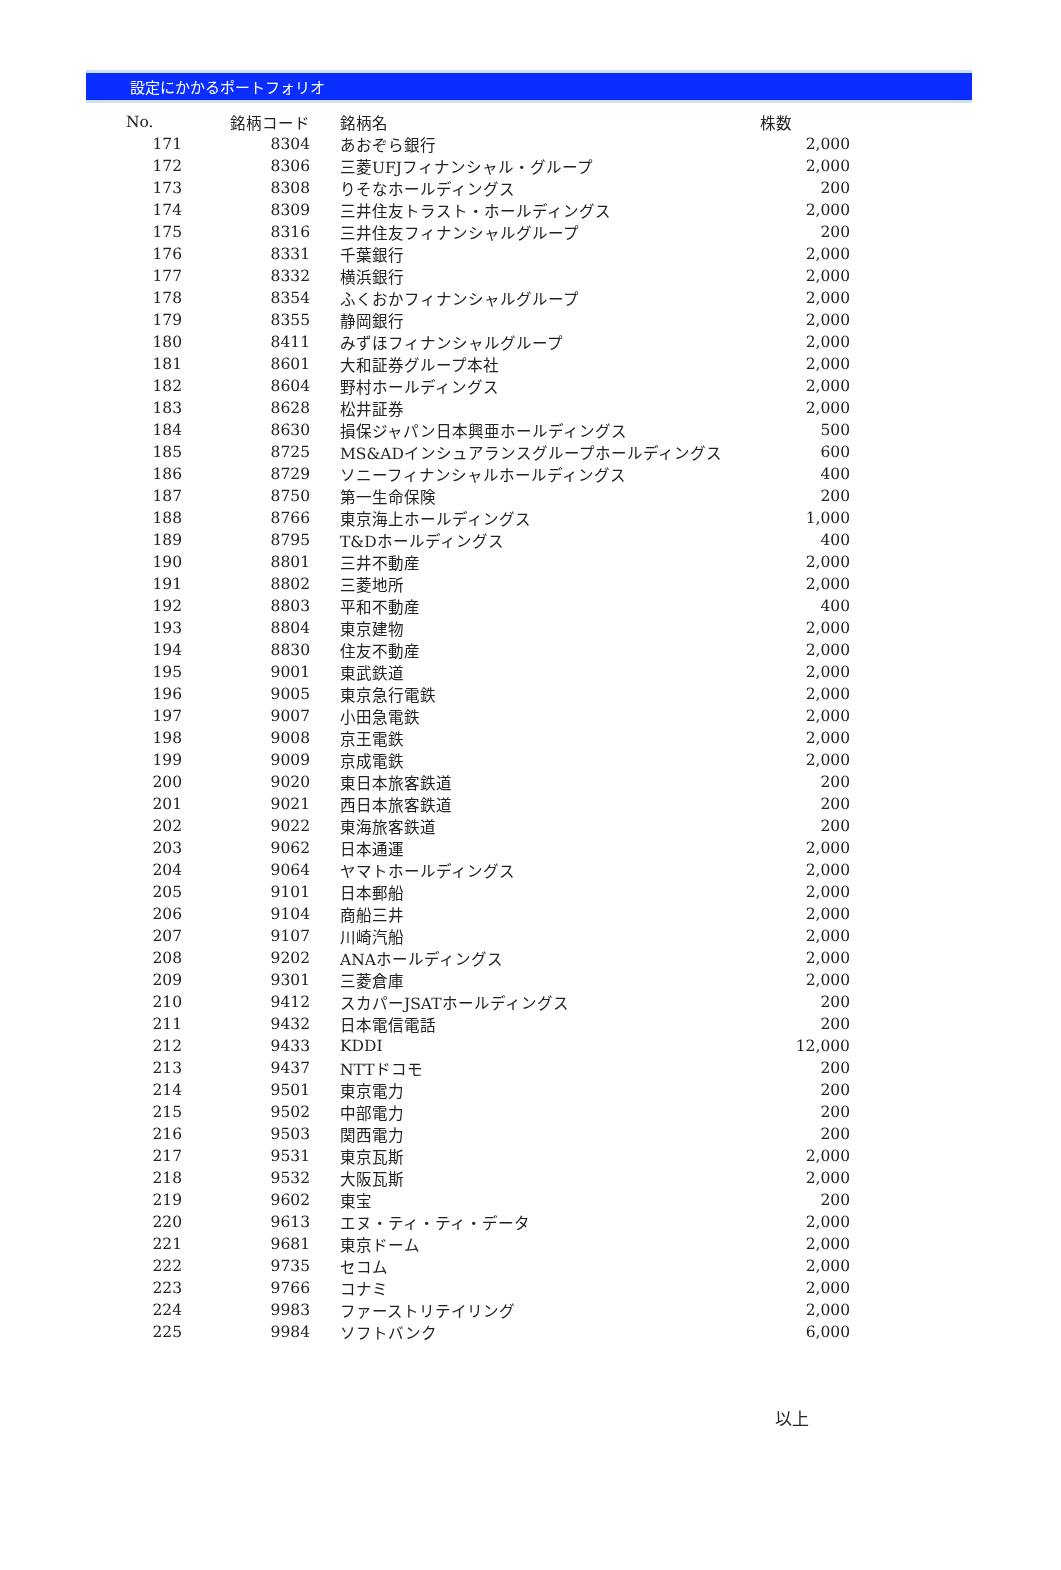設定にかかるポートフォリオ
| No. | 銘柄コード | 銘柄名 | 株数 |
| --- | --- | --- | --- |
| 171 | 8304 | あおぞら銀行 | 2,000 |
| 172 | 8306 | 三菱UFJフィナンシャル・グループ | 2,000 |
| 173 | 8308 | りそなホールディングス | 200 |
| 174 | 8309 | 三井住友トラスト・ホールディングス | 2,000 |
| 175 | 8316 | 三井住友フィナンシャルグループ | 200 |
| 176 | 8331 | 千葉銀行 | 2,000 |
| 177 | 8332 | 横浜銀行 | 2,000 |
| 178 | 8354 | ふくおかフィナンシャルグループ | 2,000 |
| 179 | 8355 | 静岡銀行 | 2,000 |
| 180 | 8411 | みずほフィナンシャルグループ | 2,000 |
| 181 | 8601 | 大和証券グループ本社 | 2,000 |
| 182 | 8604 | 野村ホールディングス | 2,000 |
| 183 | 8628 | 松井証券 | 2,000 |
| 184 | 8630 | 損保ジャパン日本興亜ホールディングス | 500 |
| 185 | 8725 | MS&ADインシュアランスグループホールディングス | 600 |
| 186 | 8729 | ソニーフィナンシャルホールディングス | 400 |
| 187 | 8750 | 第一生命保険 | 200 |
| 188 | 8766 | 東京海上ホールディングス | 1,000 |
| 189 | 8795 | T&Dホールディングス | 400 |
| 190 | 8801 | 三井不動産 | 2,000 |
| 191 | 8802 | 三菱地所 | 2,000 |
| 192 | 8803 | 平和不動産 | 400 |
| 193 | 8804 | 東京建物 | 2,000 |
| 194 | 8830 | 住友不動産 | 2,000 |
| 195 | 9001 | 東武鉄道 | 2,000 |
| 196 | 9005 | 東京急行電鉄 | 2,000 |
| 197 | 9007 | 小田急電鉄 | 2,000 |
| 198 | 9008 | 京王電鉄 | 2,000 |
| 199 | 9009 | 京成電鉄 | 2,000 |
| 200 | 9020 | 東日本旅客鉄道 | 200 |
| 201 | 9021 | 西日本旅客鉄道 | 200 |
| 202 | 9022 | 東海旅客鉄道 | 200 |
| 203 | 9062 | 日本通運 | 2,000 |
| 204 | 9064 | ヤマトホールディングス | 2,000 |
| 205 | 9101 | 日本郵船 | 2,000 |
| 206 | 9104 | 商船三井 | 2,000 |
| 207 | 9107 | 川崎汽船 | 2,000 |
| 208 | 9202 | ANAホールディングス | 2,000 |
| 209 | 9301 | 三菱倉庫 | 2,000 |
| 210 | 9412 | スカパーJSATホールディングス | 200 |
| 211 | 9432 | 日本電信電話 | 200 |
| 212 | 9433 | KDDI | 12,000 |
| 213 | 9437 | NTTドコモ | 200 |
| 214 | 9501 | 東京電力 | 200 |
| 215 | 9502 | 中部電力 | 200 |
| 216 | 9503 | 関西電力 | 200 |
| 217 | 9531 | 東京瓦斯 | 2,000 |
| 218 | 9532 | 大阪瓦斯 | 2,000 |
| 219 | 9602 | 東宝 | 200 |
| 220 | 9613 | エヌ・ティ・ティ・データ | 2,000 |
| 221 | 9681 | 東京ドーム | 2,000 |
| 222 | 9735 | セコム | 2,000 |
| 223 | 9766 | コナミ | 2,000 |
| 224 | 9983 | ファーストリテイリング | 2,000 |
| 225 | 9984 | ソフトバンク | 6,000 |
以上